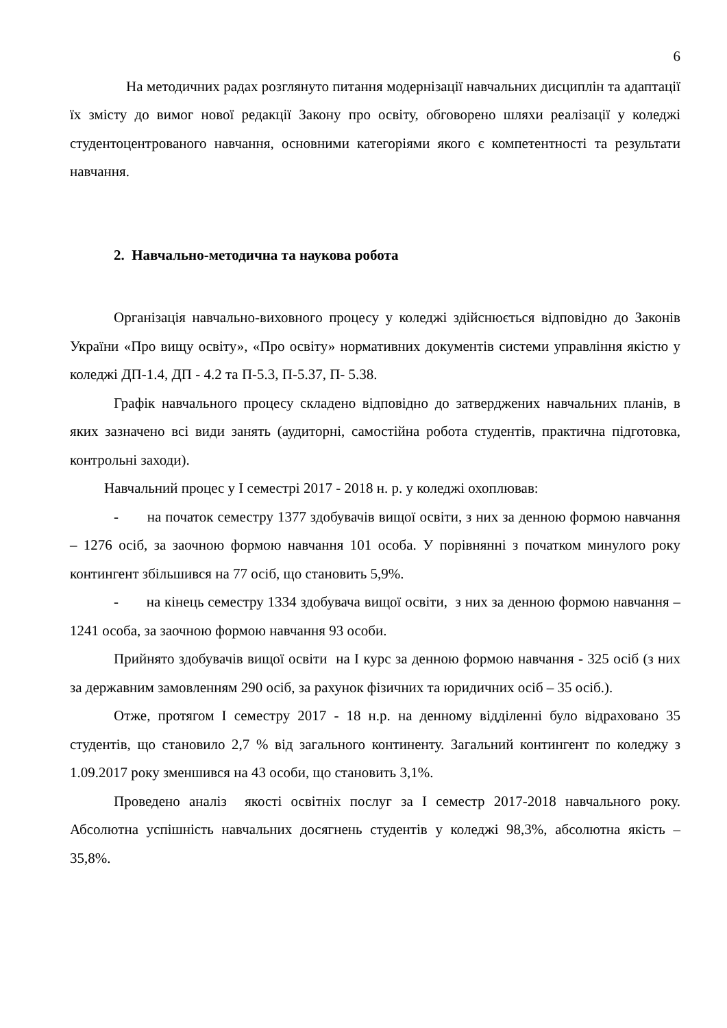6
На методичних радах розглянуто питання модернізації навчальних дисциплін та адаптації їх змісту до вимог нової редакції Закону про освіту, обговорено шляхи реалізації у коледжі студентоцентрованого навчання, основними категоріями якого є компетентності та результати навчання.
2. Навчально-методична та наукова робота
Організація навчально-виховного процесу у коледжі здійснюється відповідно до Законів України «Про вищу освіту», «Про освіту» нормативних документів системи управління якістю у коледжі ДП-1.4, ДП - 4.2 та П-5.3, П-5.37, П- 5.38.
Графік навчального процесу складено відповідно до затверджених навчальних планів, в яких зазначено всі види занять (аудиторні, самостійна робота студентів, практична підготовка, контрольні заходи).
Навчальний процес у І семестрі 2017 - 2018 н. р. у коледжі охоплював:
- на початок семестру 1377 здобувачів вищої освіти, з них за денною формою навчання – 1276 осіб, за заочною формою навчання 101 особа. У порівнянні з початком минулого року контингент збільшився на 77 осіб, що становить 5,9%.
- на кінець семестру 1334 здобувача вищої освіти, з них за денною формою навчання – 1241 особа, за заочною формою навчання 93 особи.
Прийнято здобувачів вищої освіти на І курс за денною формою навчання - 325 осіб (з них за державним замовленням 290 осіб, за рахунок фізичних та юридичних осіб – 35 осіб.).
Отже, протягом І семестру 2017 - 18 н.р. на денному відділенні було відраховано 35 студентів, що становило 2,7 % від загального континенту. Загальний контингент по коледжу з 1.09.2017 року зменшився на 43 особи, що становить 3,1%.
Проведено аналіз якості освітніх послуг за І семестр 2017-2018 навчального року. Абсолютна успішність навчальних досягнень студентів у коледжі 98,3%, абсолютна якість – 35,8%.